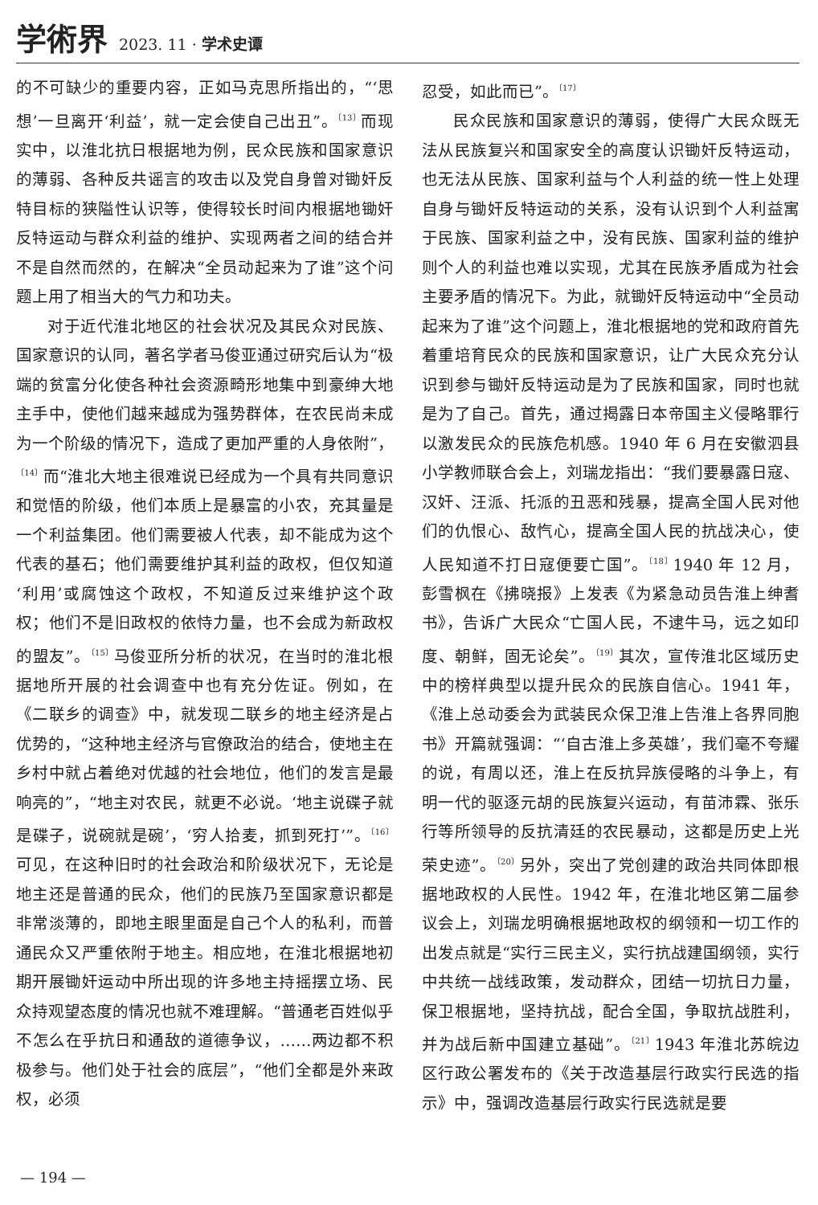学術界 2023. 11 · 学术史谭
的不可缺少的重要内容，正如马克思所指出的，“‘思想’一旦离开‘利益’，就一定会使自己出丑”。<sup>〔13〕</sup>而现实中，以淮北抗日根据地为例，民众民族和国家意识的薄弱、各种反共谣言的攻击以及党自身曾对锄奸反特目标的狭隘性认识等，使得较长时间内根据地锄奸反特运动与群众利益的维护、实现两者之间的结合并不是自然而然的，在解决“全员动起来为了谁”这个问题上用了相当大的气力和功夫。
对于近代淮北地区的社会状况及其民众对民族、国家意识的认同，著名学者马俊亚通过研究后认为“极端的贫富分化使各种社会资源畸形地集中到豪绅大地主手中，使他们越来越成为强势群体，在农民尚未成为一个阶级的情况下，造成了更加严重的人身依附”，<sup>〔14〕</sup>而“淮北大地主很难说已经成为一个具有共同意识和觉悟的阶级，他们本质上是暴富的小农，充其量是一个利益集团。他们需要被人代表，却不能成为这个代表的基石；他们需要维护其利益的政权，但仅知道‘利用’或腐蚀这个政权，不知道反过来维护这个政权；他们不是旧政权的依恃力量，也不会成为新政权的盟友”。<sup>〔15〕</sup>马俊亚所分析的状况，在当时的淮北根据地所开展的社会调查中也有充分佐证。例如，在《二联乡的调查》中，就发现二联乡的地主经济是占优势的，“这种地主经济与官僚政治的结合，使地主在乡村中就占着绝对优越的社会地位，他们的发言是最响亮的”，“地主对农民，就更不必说。‘地主说碟子就是碟子，说碗就是碗’，‘穷人拾麦，抓到死打’”。<sup>〔16〕</sup>可见，在这种旧时的社会政治和阶级状况下，无论是地主还是普通的民众，他们的民族乃至国家意识都是非常淡薄的，即地主眼里面是自己个人的私利，而普通民众又严重依附于地主。相应地，在淮北根据地初期开展锄奸运动中所出现的许多地主持摇摆立场、民众持观望态度的情况也就不难理解。“普通老百姓似乎不怎么在乎抗日和通敌的道德争议，……两边都不积极参与。他们处于社会的底层”，“他们全都是外来政权，必须
忍受，如此而已”。<sup>〔17〕</sup>
民众民族和国家意识的薄弱，使得广大民众既无法从民族复兴和国家安全的高度认识锄奸反特运动，也无法从民族、国家利益与个人利益的统一性上处理自身与锄奸反特运动的关系，没有认识到个人利益寓于民族、国家利益之中，没有民族、国家利益的维护则个人的利益也难以实现，尤其在民族矛盾成为社会主要矛盾的情况下。为此，就锄奸反特运动中“全员动起来为了谁”这个问题上，淮北根据地的党和政府首先着重培育民众的民族和国家意识，让广大民众充分认识到参与锄奸反特运动是为了民族和国家，同时也就是为了自己。首先，通过揭露日本帝国主义侵略罪行以激发民众的民族危机感。1940 年 6 月在安徽泗县小学教师联合会上，刘瑞龙指出：“我们要暴露日寇、汉奸、汪派、托派的丑恶和残暴，提高全国人民对他们的仇恨心、敌忾心，提高全国人民的抗战决心，使人民知道不打日寇便要亡国”。<sup>〔18〕</sup>1940 年 12 月，彭雪枫在《拂晓报》上发表《为紧急动员告淮上绅耆书》，告诉广大民众“亡国人民，不逮牛马，远之如印度、朝鲜，固无论矣”。<sup>〔19〕</sup>其次，宣传淮北区域历史中的榜样典型以提升民众的民族自信心。1941 年，《淮上总动委会为武装民众保卫淮上告淮上各界同胞书》开篇就强调：“‘自古淮上多英雄’，我们毫不夸耀的说，有周以还，淮上在反抗异族侵略的斗争上，有明一代的驱逐元胡的民族复兴运动，有苗沛霖、张乐行等所领导的反抗清廷的农民暴动，这都是历史上光荣史迹”。<sup>〔20〕</sup>另外，突出了党创建的政治共同体即根据地政权的人民性。1942 年，在淮北地区第二届参议会上，刘瑞龙明确根据地政权的纲领和一切工作的出发点就是“实行三民主义，实行抗战建国纲领，实行中共统一战线政策，发动群众，团结一切抗日力量，保卫根据地，坚持抗战，配合全国，争取抗战胜利，并为战后新中国建立基础”。<sup>〔21〕</sup>1943 年淮北苏皖边区行政公署发布的《关于改造基层行政实行民选的指示》中，强调改造基层行政实行民选就是要
— 194 —